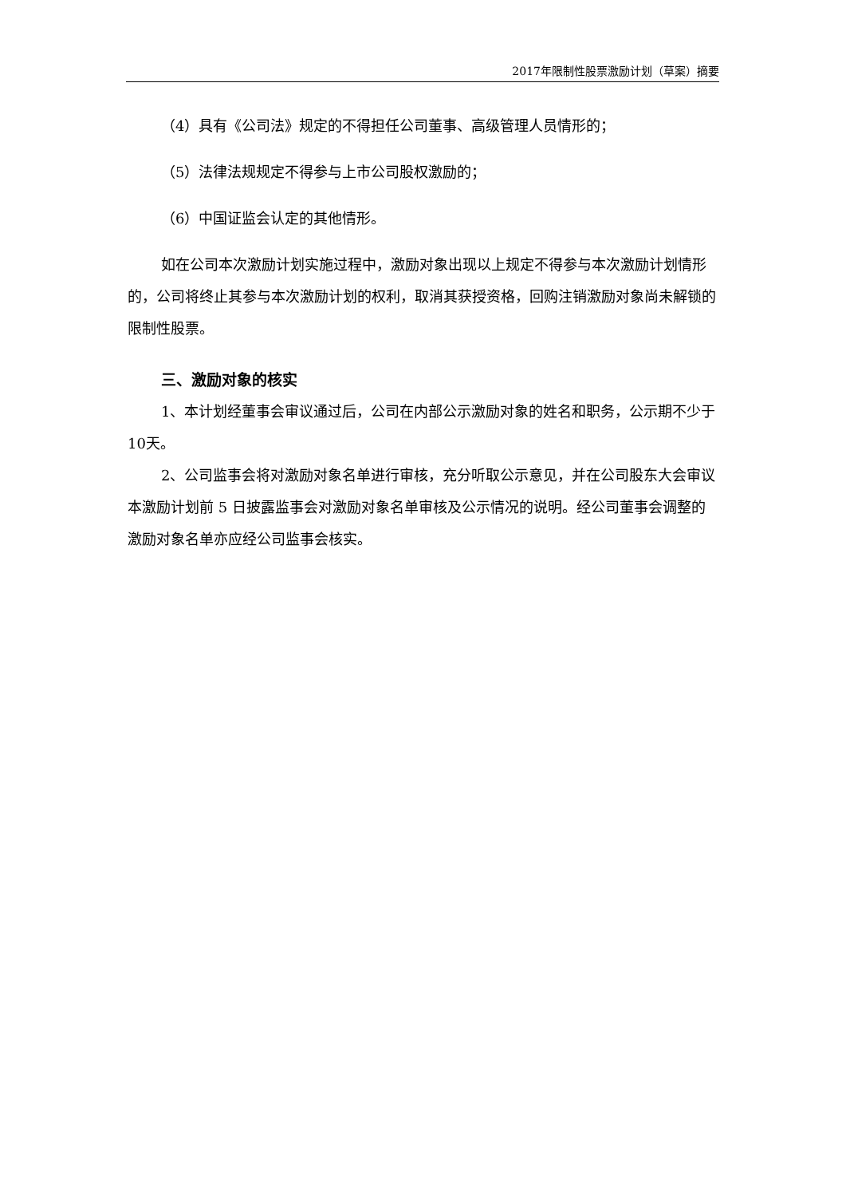2017年限制性股票激励计划（草案）摘要
（4）具有《公司法》规定的不得担任公司董事、高级管理人员情形的；
（5）法律法规规定不得参与上市公司股权激励的；
（6）中国证监会认定的其他情形。
如在公司本次激励计划实施过程中，激励对象出现以上规定不得参与本次激励计划情形的，公司将终止其参与本次激励计划的权利，取消其获授资格，回购注销激励对象尚未解锁的限制性股票。
三、激励对象的核实
1、本计划经董事会审议通过后，公司在内部公示激励对象的姓名和职务，公示期不少于10天。
2、公司监事会将对激励对象名单进行审核，充分听取公示意见，并在公司股东大会审议本激励计划前 5 日披露监事会对激励对象名单审核及公示情况的说明。经公司董事会调整的激励对象名单亦应经公司监事会核实。